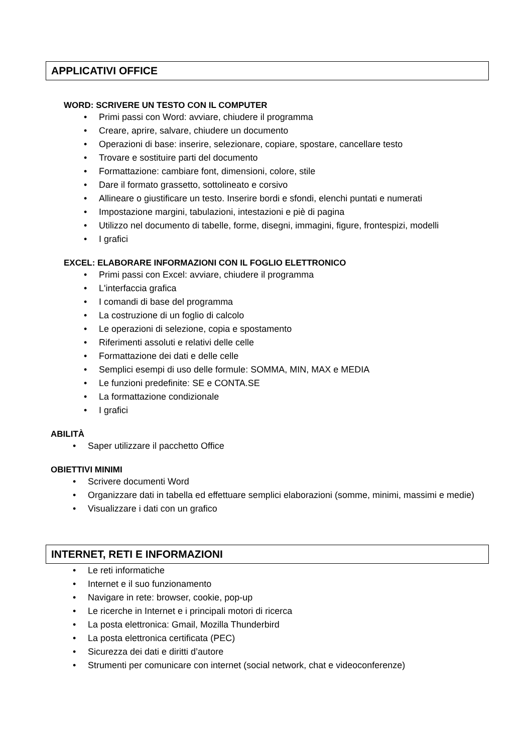APPLICATIVI OFFICE
WORD: SCRIVERE UN TESTO CON IL COMPUTER
• Primi passi con Word: avviare, chiudere il programma
• Creare, aprire, salvare, chiudere un documento
• Operazioni di base: inserire, selezionare, copiare, spostare, cancellare testo
• Trovare e sostituire parti del documento
• Formattazione: cambiare font, dimensioni, colore, stile
• Dare il formato grassetto, sottolineato e corsivo
• Allineare o giustificare un testo. Inserire bordi e sfondi, elenchi puntati e numerati
• Impostazione margini, tabulazioni, intestazioni e piè di pagina
• Utilizzo nel documento di tabelle, forme, disegni, immagini, figure, frontespizi, modelli
• I grafici
EXCEL: ELABORARE INFORMAZIONI CON IL FOGLIO ELETTRONICO
• Primi passi con Excel: avviare, chiudere il programma
• L'interfaccia grafica
• I comandi di base del programma
• La costruzione di un foglio di calcolo
• Le operazioni di selezione, copia e spostamento
• Riferimenti assoluti e relativi delle celle
• Formattazione dei dati e delle celle
• Semplici esempi di uso delle formule: SOMMA, MIN, MAX e MEDIA
• Le funzioni predefinite: SE e CONTA.SE
• La formattazione condizionale
• I grafici
ABILITÀ
• Saper utilizzare il pacchetto Office
OBIETTIVI MINIMI
• Scrivere documenti Word
• Organizzare dati in tabella ed effettuare semplici elaborazioni (somme, minimi, massimi e medie)
• Visualizzare i dati con un grafico
INTERNET, RETI E INFORMAZIONI
• Le reti informatiche
• Internet e il suo funzionamento
• Navigare in rete: browser, cookie, pop-up
• Le ricerche in Internet e i principali motori di ricerca
• La posta elettronica: Gmail, Mozilla Thunderbird
• La posta elettronica certificata (PEC)
• Sicurezza dei dati e diritti d’autore
• Strumenti per comunicare con internet (social network, chat e videoconferenze)